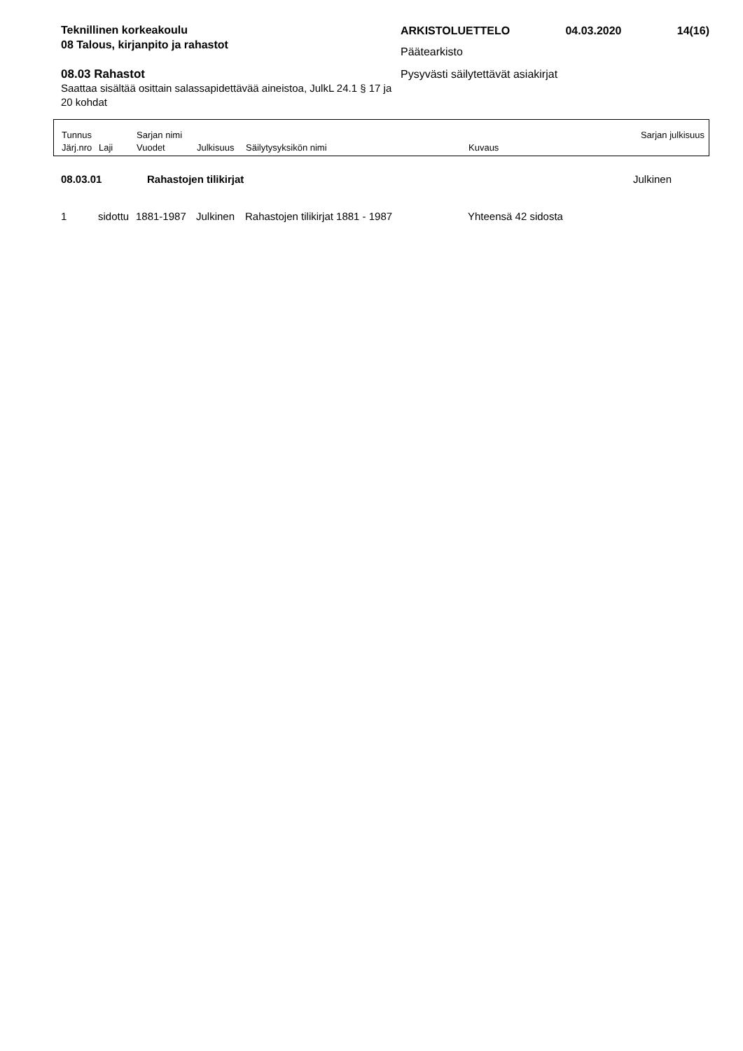Teknillinen korkeakoulu
08 Talous, kirjanpito ja rahastot
08.03 Rahastot
Saattaa sisältää osittain salassapidettävää aineistoa, JulkL 24.1 § 17 ja 20 kohdat
ARKISTOLUETTELO 04.03.2020 14(16)
Päätearkisto
Pysyvästi säilytettävät asiakirjat
| Tunnus | | Sarjan nimi | | | | Sarjan julkisuus |
| Järj.nro | Laji | Vuodet | Julkisuus | Säilytysyksikön nimi | Kuvaus | |
| 08.03.01 | Rahastojen tilikirjat | Julkinen |
| 1 | sidottu | 1881-1987 | Julkinen | Rahastojen tilikirjat 1881 - 1987 | Yhteensä 42 sidosta |